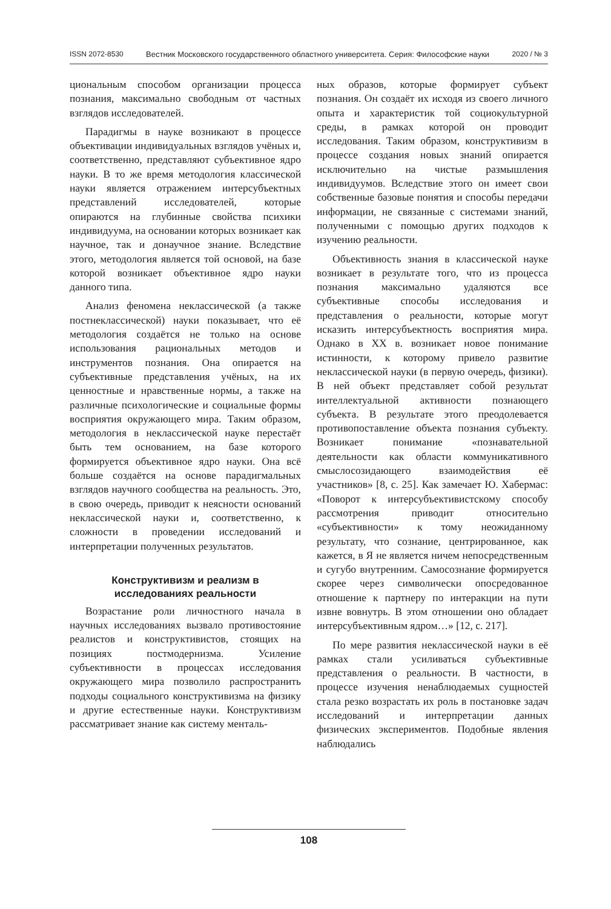ISSN 2072-8530 Вестник Московского государственного областного университета. Серия: Философские науки 2020 / № 3
циональным способом организации процесса познания, максимально свободным от частных взглядов исследователей.
Парадигмы в науке возникают в процессе объективации индивидуальных взглядов учёных и, соответственно, представляют субъективное ядро науки. В то же время методология классической науки является отражением интерсубъектных представлений исследователей, которые опираются на глубинные свойства психики индивидуума, на основании которых возникает как научное, так и донаучное знание. Вследствие этого, методология является той основой, на базе которой возникает объективное ядро науки данного типа.
Анализ феномена неклассической (а также постнеклассической) науки показывает, что её методология создаётся не только на основе использования рациональных методов и инструментов познания. Она опирается на субъективные представления учёных, на их ценностные и нравственные нормы, а также на различные психологические и социальные формы восприятия окружающего мира. Таким образом, методология в неклассической науке перестаёт быть тем основанием, на базе которого формируется объективное ядро науки. Она всё больше создаётся на основе парадигмальных взглядов научного сообщества на реальность. Это, в свою очередь, приводит к неясности оснований неклассической науки и, соответственно, к сложности в проведении исследований и интерпретации полученных результатов.
Конструктивизм и реализм в
исследованиях реальности
Возрастание роли личностного начала в научных исследованиях вызвало противостояние реалистов и конструктивистов, стоящих на позициях постмодернизма. Усиление субъективности в процессах исследования окружающего мира позволило распространить подходы социального конструктивизма на физику и другие естественные науки. Конструктивизм рассматривает знание как систему менталь-
ных образов, которые формирует субъект познания. Он создаёт их исходя из своего личного опыта и характеристик той социокультурной среды, в рамках которой он проводит исследования. Таким образом, конструктивизм в процессе создания новых знаний опирается исключительно на чистые размышления индивидуумов. Вследствие этого он имеет свои собственные базовые понятия и способы передачи информации, не связанные с системами знаний, полученными с помощью других подходов к изучению реальности.
Объективность знания в классической науке возникает в результате того, что из процесса познания максимально удаляются все субъективные способы исследования и представления о реальности, которые могут исказить интерсубъектность восприятия мира. Однако в XX в. возникает новое понимание истинности, к которому привело развитие неклассической науки (в первую очередь, физики). В ней объект представляет собой результат интеллектуальной активности познающего субъекта. В результате этого преодолевается противопоставление объекта познания субъекту. Возникает понимание «познавательной деятельности как области коммуникативного смыслосозидающего взаимодействия её участников» [8, с. 25]. Как замечает Ю. Хабермас: «Поворот к интерсубъективистскому способу рассмотрения приводит относительно «субъективности» к тому неожиданному результату, что сознание, центрированное, как кажется, в Я не является ничем непосредственным и сугубо внутренним. Самосознание формируется скорее через символически опосредованное отношение к партнеру по интеракции на пути извне вовнутрь. В этом отношении оно обладает интерсубъективным ядром…» [12, с. 217].
По мере развития неклассической науки в её рамках стали усиливаться субъективные представления о реальности. В частности, в процессе изучения ненаблюдаемых сущностей стала резко возрастать их роль в постановке задач исследований и интерпретации данных физических экспериментов. Подобные явления наблюдались
108